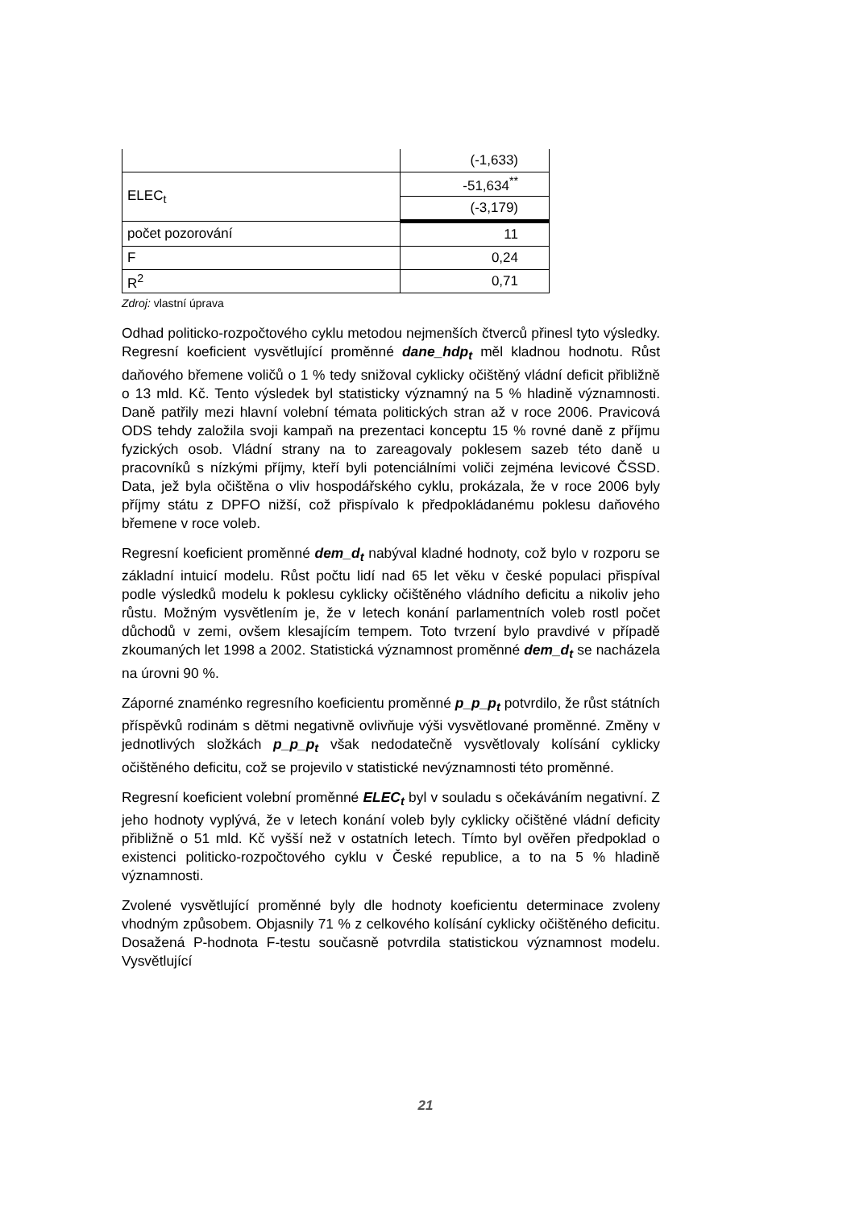| | (-1,633) |
| ELEC<sub>t</sub> | -51,634<sup>**</sup> |
| | (-3,179) |
| počet pozorování | 11 |
| F | 0,24 |
| R<sup>2</sup> | 0,71 |
Zdroj: vlastní úprava
Odhad politicko-rozpočtového cyklu metodou nejmenších čtverců přinesl tyto výsledky. Regresní koeficient vysvětlující proměnné dane_hdp<sub>t</sub> měl kladnou hodnotu. Růst daňového břemene voličů o 1 % tedy snižoval cyklicky očištěný vládní deficit přibližně o 13 mld. Kč. Tento výsledek byl statisticky významný na 5 % hladině významnosti. Daně patřily mezi hlavní volební témata politických stran až v roce 2006. Pravicová ODS tehdy založila svoji kampaň na prezentaci konceptu 15 % rovné daně z příjmu fyzických osob. Vládní strany na to zareagovaly poklesem sazeb této daně u pracovníků s nízkými příjmy, kteří byli potenciálními voliči zejména levicové ČSSD. Data, jež byla očištěna o vliv hospodářského cyklu, prokázala, že v roce 2006 byly příjmy státu z DPFO nižší, což přispívalo k předpokládanému poklesu daňového břemene v roce voleb.
Regresní koeficient proměnné dem_d<sub>t</sub> nabýval kladné hodnoty, což bylo v rozporu se základní intuicí modelu. Růst počtu lidí nad 65 let věku v české populaci přispíval podle výsledků modelu k poklesu cyklicky očištěného vládního deficitu a nikoliv jeho růstu. Možným vysvětlením je, že v letech konání parlamentních voleb rostl počet důchodů v zemi, ovšem klesajícím tempem. Toto tvrzení bylo pravdivé v případě zkoumaných let 1998 a 2002. Statistická významnost proměnné dem_d<sub>t</sub> se nacházela na úrovni 90 %.
Záporné znaménko regresního koeficientu proměnné p_p_p<sub>t</sub> potvrdilo, že růst státních příspěvků rodinám s dětmi negativně ovlivňuje výši vysvětlované proměnné. Změny v jednotlivých složkách p_p_p<sub>t</sub> však nedodatečně vysvětlovaly kolísání cyklicky očištěného deficitu, což se projevilo v statistické nevýznamnosti této proměnné.
Regresní koeficient volební proměnné ELEC<sub>t</sub> byl v souladu s očekáváním negativní. Z jeho hodnoty vyplývá, že v letech konání voleb byly cyklicky očištěné vládní deficity přibližně o 51 mld. Kč vyšší než v ostatních letech. Tímto byl ověřen předpoklad o existenci politicko-rozpočtového cyklu v České republice, a to na 5 % hladině významnosti.
Zvolené vysvětlující proměnné byly dle hodnoty koeficientu determinace zvoleny vhodným způsobem. Objasnily 71 % z celkového kolísání cyklicky očištěného deficitu. Dosažená P-hodnota F-testu současně potvrdila statistickou významnost modelu. Vysvětlující
21